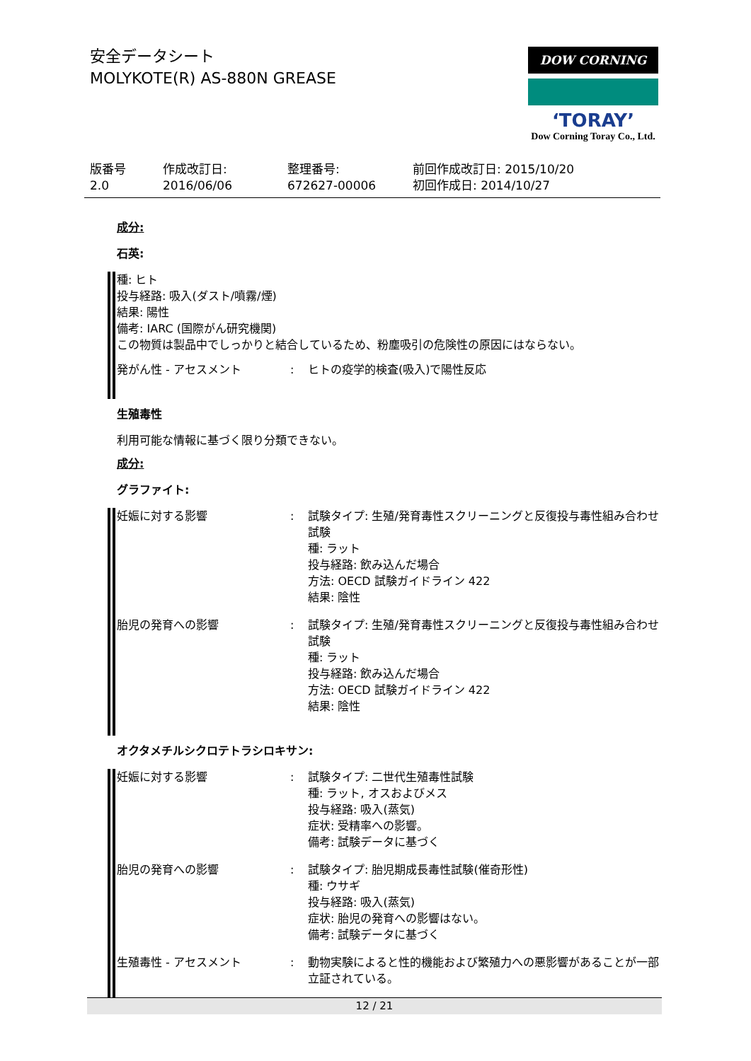安全データシート
MOLYKOTE(R) AS-880N GREASE
DOW CORNING
‘TORAY’
Dow Corning Toray Co., Ltd.
版番号
2.0
作成改訂日:
2016/06/06
整理番号:
672627-00006
前回作成改訂日: 2015/10/20
初回作成日: 2014/10/27
成分:
石英:
種: ヒト
投与経路: 吸入(ダスト/噴霧/煙)
結果: 陽性
備考: IARC (国際がん研究機関)
この物質は製品中でしっかりと結合しているため、粉塵吸引の危険性の原因にはならない。
| 発がん性 - アセスメント | : | ヒトの疫学的検査(吸入)で陽性反応 |
生殖毒性
利用可能な情報に基づく限り分類できない。
成分:
グラファイト:
| 妊娠に対する影響 | : | 試験タイプ: 生殖/発育毒性スクリーニングと反復投与毒性組み合わせ試験 種: ラット 投与経路: 飲み込んだ場合 方法: OECD 試験ガイドライン 422 結果: 陰性 |
| 胎児の発育への影響 | : | 試験タイプ: 生殖/発育毒性スクリーニングと反復投与毒性組み合わせ試験 種: ラット 投与経路: 飲み込んだ場合 方法: OECD 試験ガイドライン 422 結果: 陰性 |
オクタメチルシクロテトラシロキサン:
| 妊娠に対する影響 | : | 試験タイプ: 二世代生殖毒性試験 種: ラット, オスおよびメス 投与経路: 吸入(蒸気) 症状: 受精率への影響。 備考: 試験データに基づく |
| 胎児の発育への影響 | : | 試験タイプ: 胎児期成長毒性試験(催奇形性) 種: ウサギ 投与経路: 吸入(蒸気) 症状: 胎児の発育への影響はない。 備考: 試験データに基づく |
| 生殖毒性 - アセスメント | : | 動物実験によると性的機能および繁殖力への悪影響があることが一部立証されている。 |
12 / 21